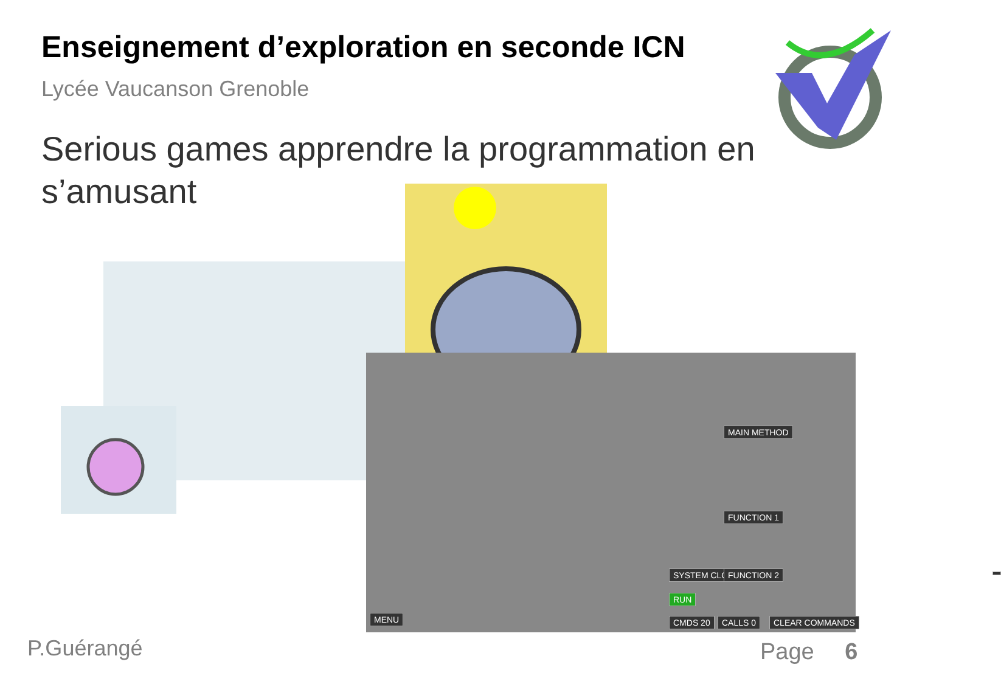Enseignement d’exploration en seconde ICN
Lycée Vaucanson Grenoble
Serious games apprendre la programmation en s’amusant
SYSTEM CLOCK
RUN
MENU CMDS 20 CALLS 0 CLEAR COMMANDS
MAIN METHOD
FUNCTION 1
FUNCTION 2
P.Guérangé Page 6